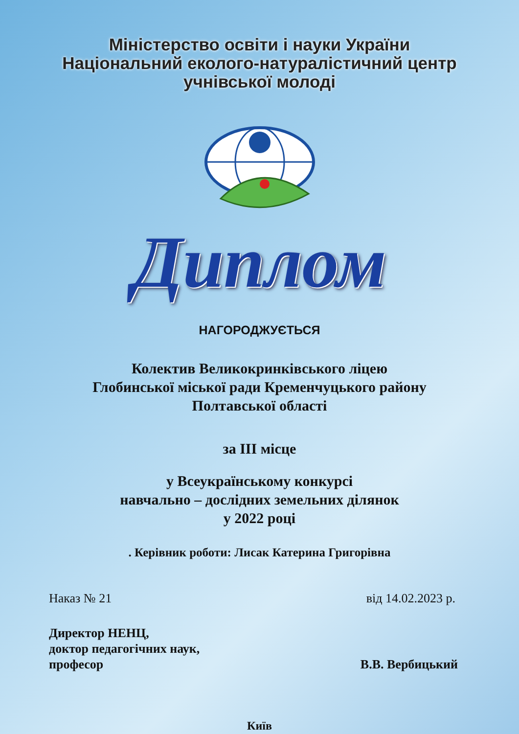Міністерство освіти і науки України
Національний еколого-натуралістичний центр
учнівської молоді
Диплом
НАГОРОДЖУЄТЬСЯ
Колектив Великокринківського ліцею
Глобинської міської ради Кременчуцького району
Полтавської області
за ІІІ місце
у Всеукраїнському конкурсі
навчально – дослідних земельних ділянок
у 2022 році
. Керівник роботи: Лисак Катерина Григорівна
Наказ № 21 від 14.02.2023 р.
Директор НЕНЦ,
доктор педагогічних наук,
професор В.В. Вербицький
Київ